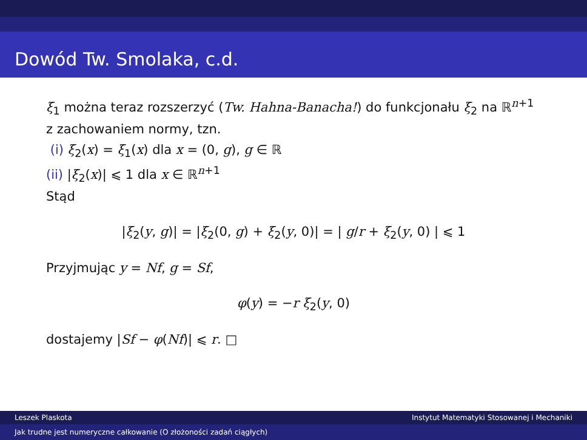Dowód Tw. Smolaka, c.d.
ξ<sub>1</sub> można teraz rozszerzyć (Tw. Hahna-Banacha!) do funkcjonału ξ<sub>2</sub> na ℝ<sup>n+1</sup> z zachowaniem normy, tzn.
(i) ξ<sub>2</sub>(x) = ξ<sub>1</sub>(x) dla x = (0, g), g ∈ ℝ
(ii) |ξ<sub>2</sub>(x)| ⩽ 1 dla x ∈ ℝ<sup>n+1</sup>
Stąd
|ξ<sub>2</sub>(y, g)| = |ξ<sub>2</sub>(0, g) + ξ<sub>2</sub>(y, 0)| = | g/r + ξ<sub>2</sub>(y, 0) | ⩽ 1
Przyjmując y = Nf, g = Sf,
φ(y) = −r ξ<sub>2</sub>(y, 0)
dostajemy |Sf − φ(Nf)| ⩽ r. □
Leszek Plaskota Instytut Matematyki Stosowanej i Mechaniki
Jak trudne jest numeryczne całkowanie (O złożoności zadań ciągłych)